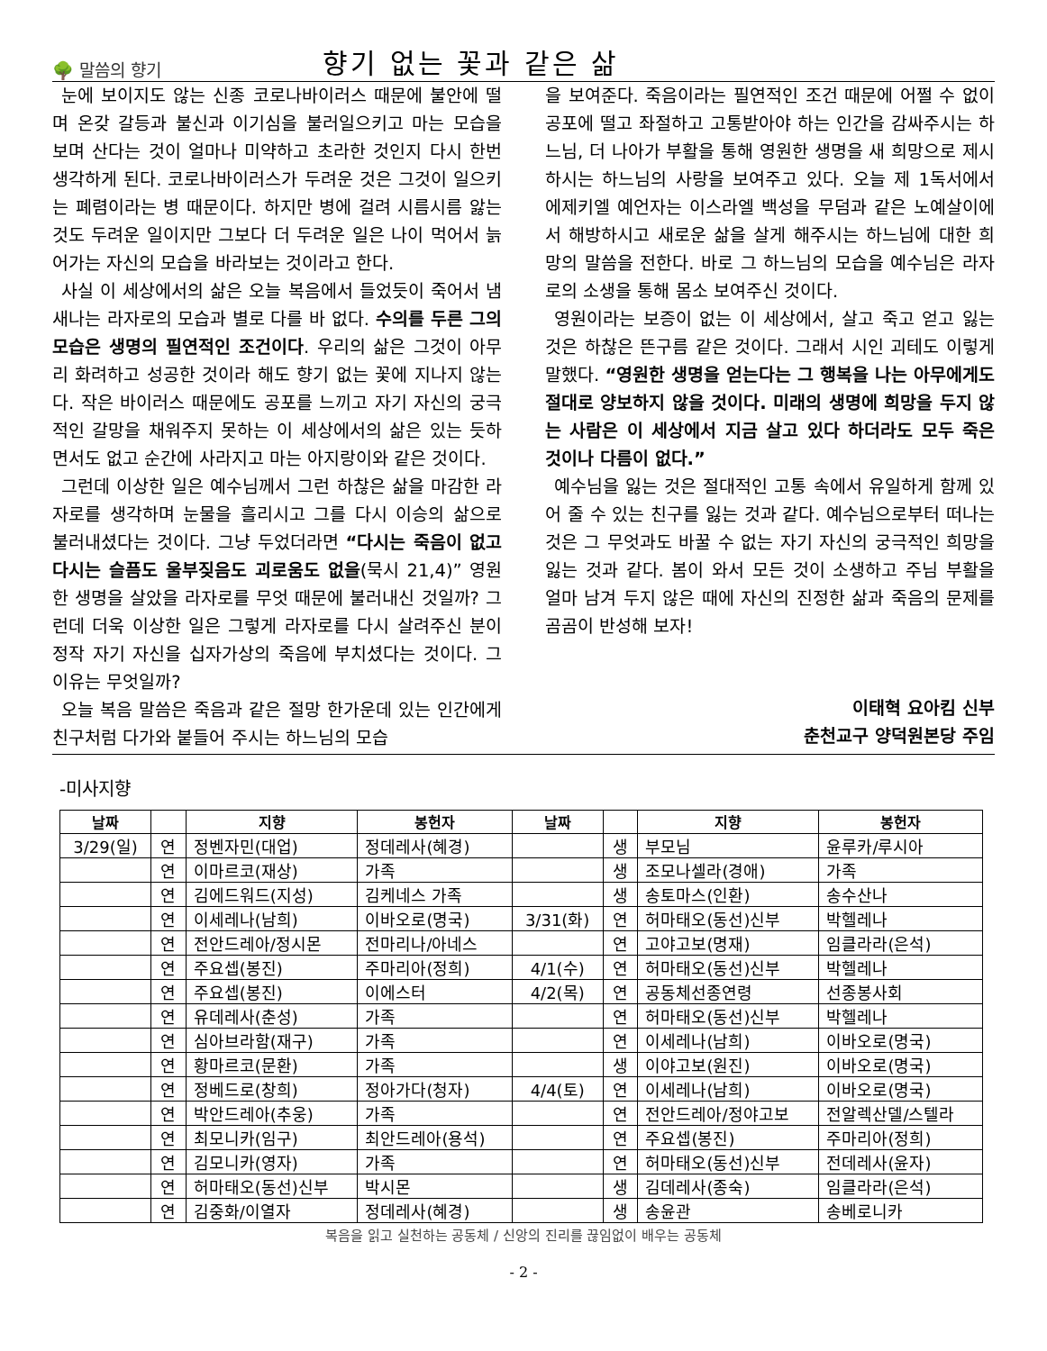🌳 말씀의 향기
향기 없는 꽃과 같은 삶
눈에 보이지도 않는 신종 코로나바이러스 때문에 불안에 떨며 온갖 갈등과 불신과 이기심을 불러일으키고 마는 모습을 보며 산다는 것이 얼마나 미약하고 초라한 것인지 다시 한번 생각하게 된다. 코로나바이러스가 두려운 것은 그것이 일으키는 폐렴이라는 병 때문이다. 하지만 병에 걸려 시름시름 앓는 것도 두려운 일이지만 그보다 더 두려운 일은 나이 먹어서 늙어가는 자신의 모습을 바라보는 것이라고 한다.
사실 이 세상에서의 삶은 오늘 복음에서 들었듯이 죽어서 냄새나는 라자로의 모습과 별로 다를 바 없다. 수의를 두른 그의 모습은 생명의 필연적인 조건이다. 우리의 삶은 그것이 아무리 화려하고 성공한 것이라 해도 향기 없는 꽃에 지나지 않는다. 작은 바이러스 때문에도 공포를 느끼고 자기 자신의 궁극적인 갈망을 채워주지 못하는 이 세상에서의 삶은 있는 듯하면서도 없고 순간에 사라지고 마는 아지랑이와 같은 것이다.
그런데 이상한 일은 예수님께서 그런 하찮은 삶을 마감한 라자로를 생각하며 눈물을 흘리시고 그를 다시 이승의 삶으로 불러내셨다는 것이다. 그냥 두었더라면 “다시는 죽음이 없고 다시는 슬픔도 울부짖음도 괴로움도 없을(묵시 21,4)” 영원한 생명을 살았을 라자로를 무엇 때문에 불러내신 것일까? 그런데 더욱 이상한 일은 그렇게 라자로를 다시 살려주신 분이 정작 자기 자신을 십자가상의 죽음에 부치셨다는 것이다. 그 이유는 무엇일까?
오늘 복음 말씀은 죽음과 같은 절망 한가운데 있는 인간에게 친구처럼 다가와 붙들어 주시는 하느님의 모습
을 보여준다. 죽음이라는 필연적인 조건 때문에 어쩔 수 없이 공포에 떨고 좌절하고 고통받아야 하는 인간을 감싸주시는 하느님, 더 나아가 부활을 통해 영원한 생명을 새 희망으로 제시하시는 하느님의 사랑을 보여주고 있다. 오늘 제 1독서에서 에제키엘 예언자는 이스라엘 백성을 무덤과 같은 노예살이에서 해방하시고 새로운 삶을 살게 해주시는 하느님에 대한 희망의 말씀을 전한다. 바로 그 하느님의 모습을 예수님은 라자로의 소생을 통해 몸소 보여주신 것이다.
영원이라는 보증이 없는 이 세상에서, 살고 죽고 얻고 잃는 것은 하찮은 뜬구름 같은 것이다. 그래서 시인 괴테도 이렇게 말했다. “영원한 생명을 얻는다는 그 행복을 나는 아무에게도 절대로 양보하지 않을 것이다. 미래의 생명에 희망을 두지 않는 사람은 이 세상에서 지금 살고 있다 하더라도 모두 죽은 것이나 다름이 없다.”
예수님을 잃는 것은 절대적인 고통 속에서 유일하게 함께 있어 줄 수 있는 친구를 잃는 것과 같다. 예수님으로부터 떠나는 것은 그 무엇과도 바꿀 수 없는 자기 자신의 궁극적인 희망을 잃는 것과 같다. 봄이 와서 모든 것이 소생하고 주님 부활을 얼마 남겨 두지 않은 때에 자신의 진정한 삶과 죽음의 문제를 곰곰이 반성해 보자!
이태혁 요아킴 신부
춘천교구 양덕원본당 주임
-미사지향
| 날짜 | | 지향 | 봉헌자 | 날짜 | | 지향 | 봉헌자 |
| --- | --- | --- | --- | --- | --- | --- | --- |
| 3/29(일) | 연 | 정벤자민(대업) | 정데레사(혜경) | | 생 | 부모님 | 윤루카/루시아 |
| | 연 | 이마르코(재상) | 가족 | | 생 | 조모나셀라(경애) | 가족 |
| | 연 | 김에드워드(지성) | 김케네스 가족 | | 생 | 송토마스(인환) | 송수산나 |
| | 연 | 이세레나(남희) | 이바오로(명국) | 3/31(화) | 연 | 허마태오(동선)신부 | 박헬레나 |
| | 연 | 전안드레아/정시몬 | 전마리나/아네스 | | 연 | 고야고보(명재) | 임클라라(은석) |
| | 연 | 주요셉(봉진) | 주마리아(정희) | 4/1(수) | 연 | 허마태오(동선)신부 | 박헬레나 |
| | 연 | 주요셉(봉진) | 이에스터 | 4/2(목) | 연 | 공동체선종연령 | 선종봉사회 |
| | 연 | 유데레사(춘성) | 가족 | | 연 | 허마태오(동선)신부 | 박헬레나 |
| | 연 | 심아브라함(재구) | 가족 | | 연 | 이세레나(남희) | 이바오로(명국) |
| | 연 | 황마르코(문환) | 가족 | | 생 | 이야고보(원진) | 이바오로(명국) |
| | 연 | 정베드로(창희) | 정아가다(청자) | 4/4(토) | 연 | 이세레나(남희) | 이바오로(명국) |
| | 연 | 박안드레아(추웅) | 가족 | | 연 | 전안드레아/정야고보 | 전알렉산델/스텔라 |
| | 연 | 최모니카(임구) | 최안드레아(용석) | | 연 | 주요셉(봉진) | 주마리아(정희) |
| | 연 | 김모니카(영자) | 가족 | | 연 | 허마태오(동선)신부 | 전데레사(윤자) |
| | 연 | 허마태오(동선)신부 | 박시몬 | | 생 | 김데레사(종숙) | 임클라라(은석) |
| | 연 | 김중화/이열자 | 정데레사(혜경) | | 생 | 송윤관 | 송베로니카 |
복음을 읽고 실천하는 공동체 / 신앙의 진리를 끊임없이 배우는 공동체
- 2 -